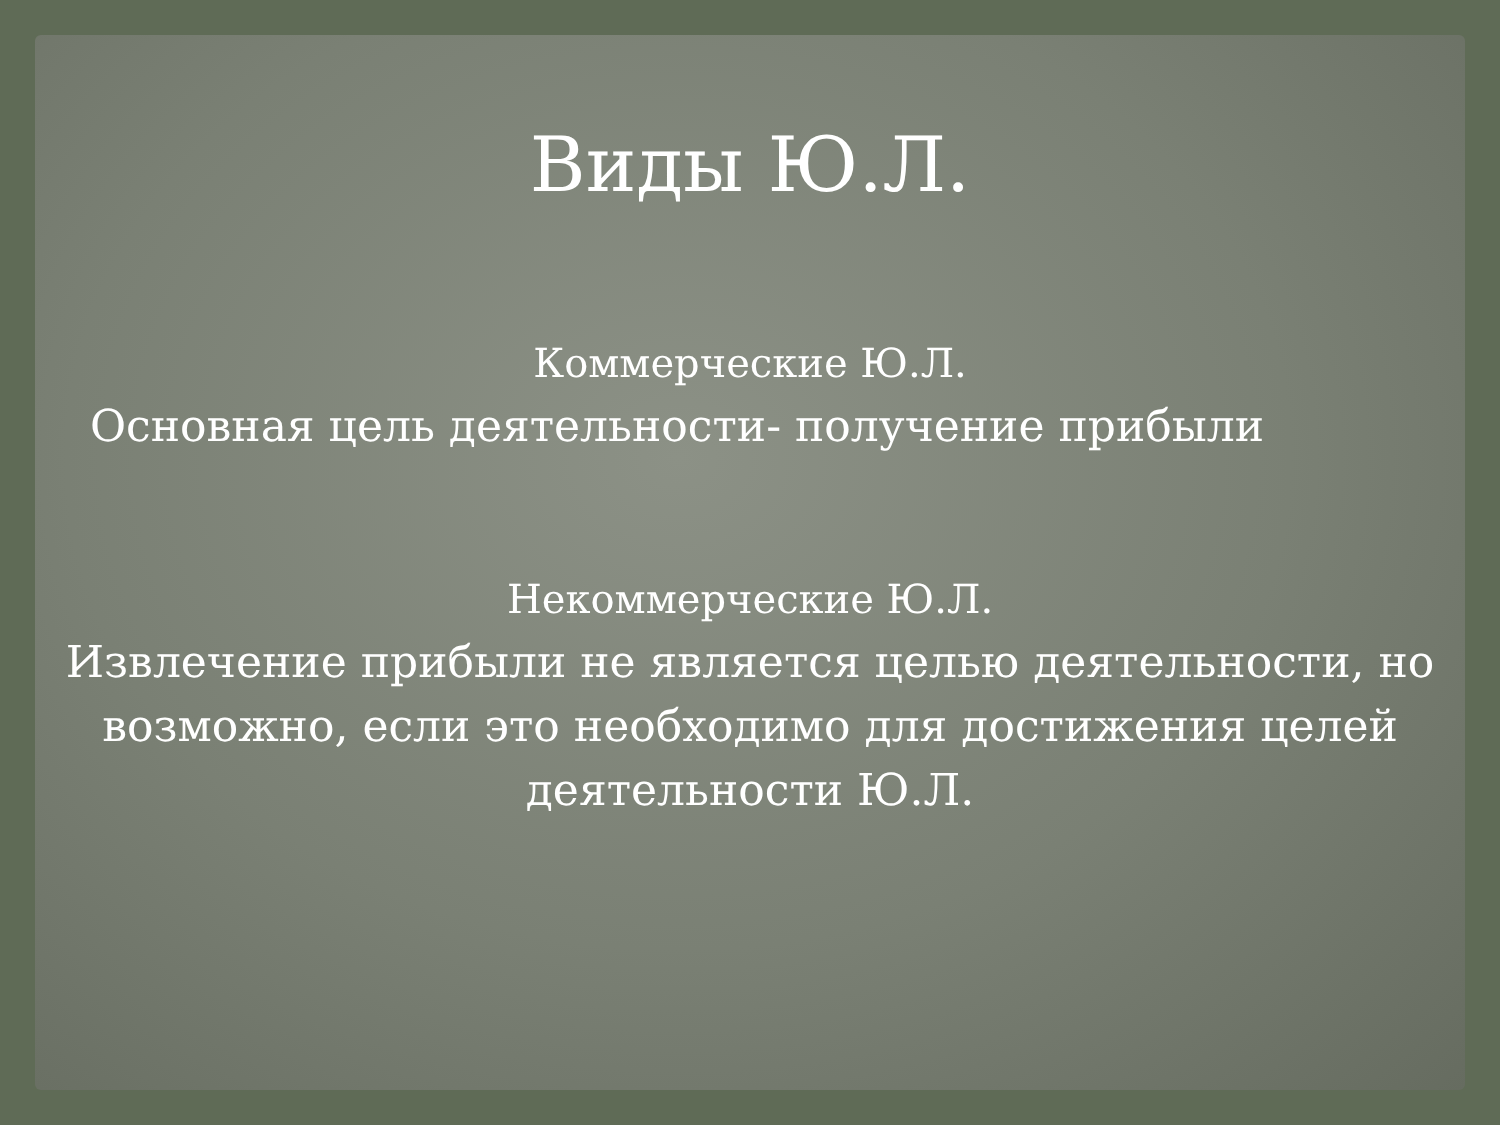Виды Ю.Л.
Коммерческие Ю.Л.
Основная цель деятельности- получение прибыли
Некоммерческие Ю.Л.
Извлечение прибыли не является целью деятельности, но возможно, если это необходимо для достижения целей деятельности Ю.Л.